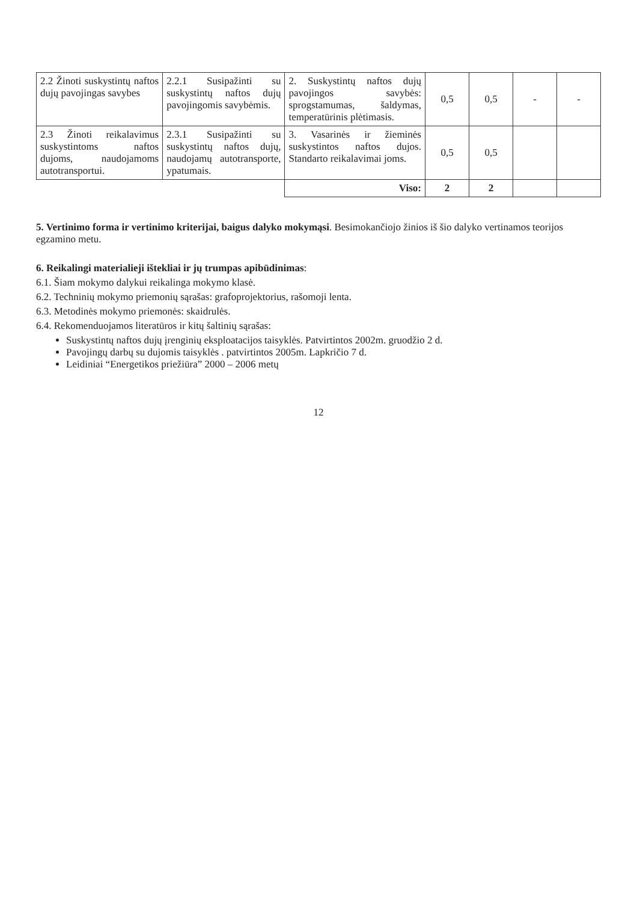| 2.2 Žinoti suskystintų naftos dujų pavojingas savybes | 2.2.1 Susipažinti su suskystintų naftos dujų pavojingomis savybėmis. | 2. Suskystintų naftos dujų pavojingos savybės: sprogstamumas, šaldymas, temperatūrinis plėtimasis. | 0,5 | 0,5 | - | - |
| 2.3 Žinoti reikalavimus suskystintoms naftos dujoms, naudojamoms autotransportui. | 2.3.1 Susipažinti su suskystintų naftos dujų, naudojamų autotransporte, ypatumais. | 3. Vasarinės ir žieminės suskystintos naftos dujos. Standarto reikalavimai joms. | 0,5 | 0,5 | | |
| | | Viso: | 2 | 2 | | |
5. Vertinimo forma ir vertinimo kriterijai, baigus dalyko mokymąsi. Besimokančiojo žinios iš šio dalyko vertinamos teorijos egzamino metu.
6. Reikalingi materialieji ištekliai ir jų trumpas apibūdinimas:
6.1. Šiam mokymo dalykui reikalinga mokymo klasė.
6.2. Techninių mokymo priemonių sąrašas: grafoprojektorius, rašomoji lenta.
6.3. Metodinės mokymo priemonės: skaidrulės.
6.4. Rekomenduojamos literatūros ir kitų šaltinių sąrašas:
Suskystintų naftos dujų įrenginių eksploatacijos taisyklės. Patvirtintos 2002m. gruodžio 2 d.
Pavojingų darbų su dujomis taisyklės . patvirtintos 2005m. Lapkričio 7 d.
Leidiniai “Energetikos priežiūra” 2000 – 2006 metų
12